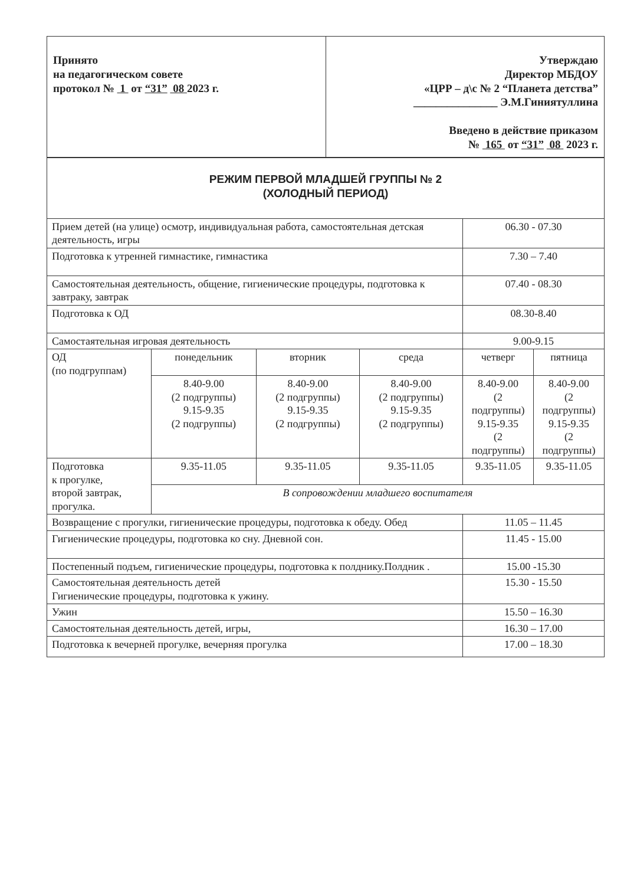| Принято на педагогическом совете протокол № 1 от “31” 08 2023 г. | Утверждаю Директор МБДОУ «ЦРР – д\с № 2 “Планета детства” _______________ Э.М.Гиниятуллина Введено в действие приказом № 165 от “31” 08 2023 г. |
| РЕЖИМ ПЕРВОЙ МЛАДШЕЙ ГРУППЫ № 2 (ХОЛОДНЫЙ ПЕРИОД) | | | | | |
| Прием детей (на улице) осмотр, индивидуальная работа, самостоятельная детская деятельность, игры | | | | 06.30 - 07.30 | |
| Подготовка к утренней гимнастике, гимнастика | | | | 7.30 – 7.40 | |
| Самостоятельная деятельность, общение, гигиенические процедуры, подготовка к завтраку, завтрак | | | | 07.40 - 08.30 | |
| Подготовка к ОД | | | | 08.30-8.40 | |
| Самостаятельная игровая деятельность | | | | 9.00-9.15 | |
| ОД (по подгруппам) | понедельник | вторник | среда | четверг | пятница |
| | 8.40-9.00 (2 подгруппы) 9.15-9.35 (2 подгруппы) | 8.40-9.00 (2 подгруппы) 9.15-9.35 (2 подгруппы) | 8.40-9.00 (2 подгруппы) 9.15-9.35 (2 подгруппы) | 8.40-9.00 (2 подгруппы) 9.15-9.35 (2 подгруппы) | 8.40-9.00 (2 подгруппы) 9.15-9.35 (2 подгруппы) |
| Подготовка к прогулке, второй завтрак, прогулка. | 9.35-11.05 | 9.35-11.05 | 9.35-11.05 | 9.35-11.05 | 9.35-11.05 |
| | В сопровождении младшего воспитателя | | | | |
| Возвращение с прогулки, гигиенические процедуры, подготовка к обеду. Обед | | | | 11.05 – 11.45 | |
| Гигиенические процедуры, подготовка ко сну. Дневной сон. | | | | 11.45 - 15.00 | |
| Постепенный подъем, гигиенические процедуры, подготовка к полднику.Полдник . | | | | 15.00 -15.30 | |
| Самостоятельная деятельность детей Гигиенические процедуры, подготовка к ужину. | | | | 15.30 - 15.50 | |
| Ужин | | | | 15.50 – 16.30 | |
| Самостоятельная деятельность детей, игры, | | | | 16.30 – 17.00 | |
| Подготовка к вечерней прогулке, вечерняя прогулка | | | | 17.00 – 18.30 | |